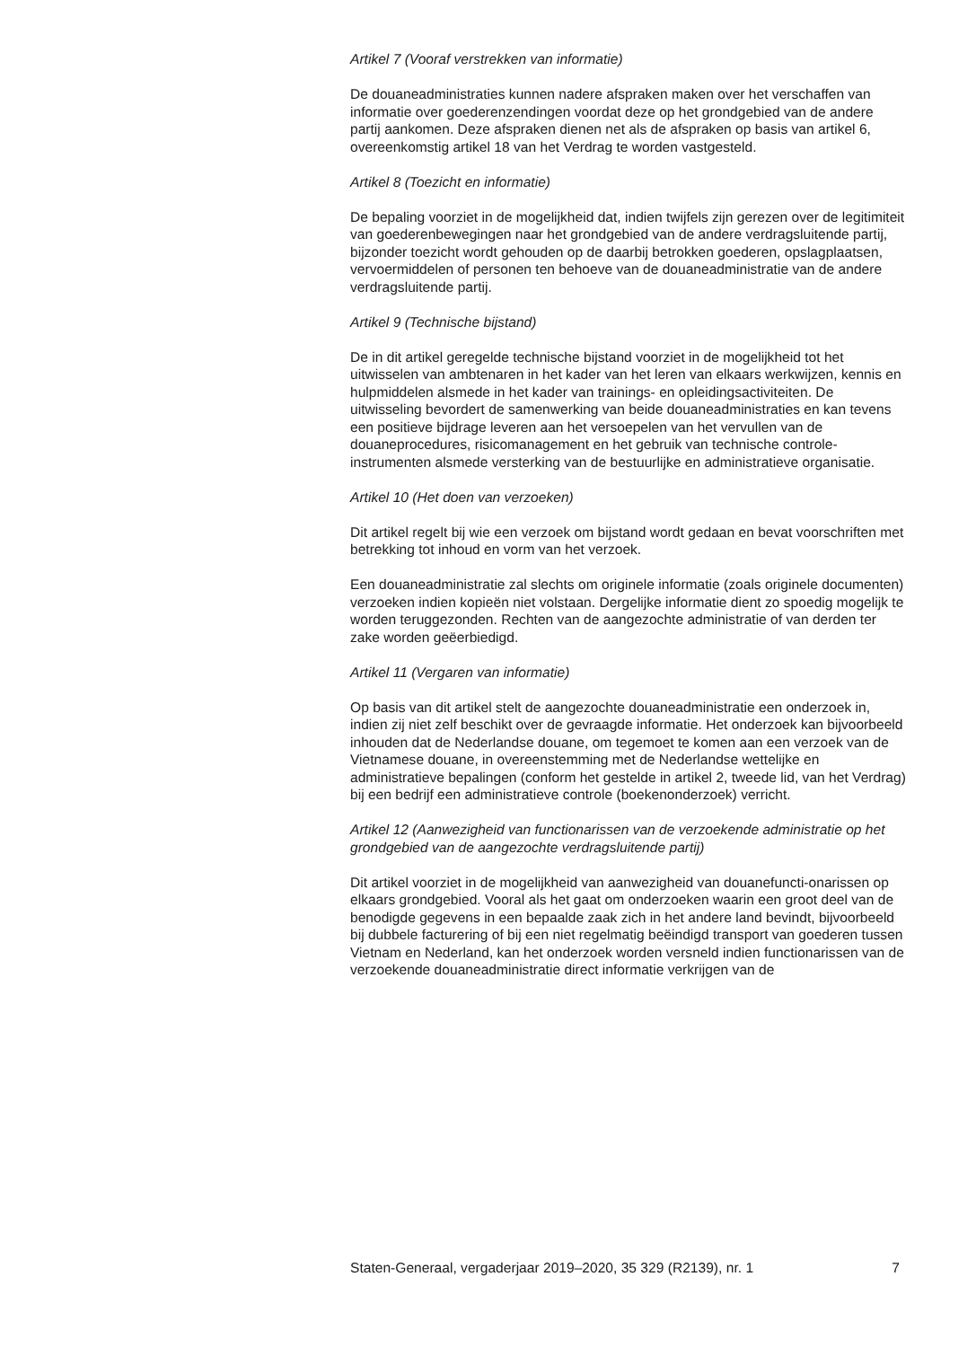Artikel 7 (Vooraf verstrekken van informatie)
De douaneadministraties kunnen nadere afspraken maken over het verschaffen van informatie over goederenzendingen voordat deze op het grondgebied van de andere partij aankomen. Deze afspraken dienen net als de afspraken op basis van artikel 6, overeenkomstig artikel 18 van het Verdrag te worden vastgesteld.
Artikel 8 (Toezicht en informatie)
De bepaling voorziet in de mogelijkheid dat, indien twijfels zijn gerezen over de legitimiteit van goederenbewegingen naar het grondgebied van de andere verdragsluitende partij, bijzonder toezicht wordt gehouden op de daarbij betrokken goederen, opslagplaatsen, vervoermiddelen of personen ten behoeve van de douaneadministratie van de andere verdragsluitende partij.
Artikel 9 (Technische bijstand)
De in dit artikel geregelde technische bijstand voorziet in de mogelijkheid tot het uitwisselen van ambtenaren in het kader van het leren van elkaars werkwijzen, kennis en hulpmiddelen alsmede in het kader van trainings- en opleidingsactiviteiten. De uitwisseling bevordert de samenwerking van beide douaneadministraties en kan tevens een positieve bijdrage leveren aan het versoepelen van het vervullen van de douaneprocedures, risicomanagement en het gebruik van technische controle-instrumenten alsmede versterking van de bestuurlijke en administratieve organisatie.
Artikel 10 (Het doen van verzoeken)
Dit artikel regelt bij wie een verzoek om bijstand wordt gedaan en bevat voorschriften met betrekking tot inhoud en vorm van het verzoek.
Een douaneadministratie zal slechts om originele informatie (zoals originele documenten) verzoeken indien kopieën niet volstaan. Dergelijke informatie dient zo spoedig mogelijk te worden teruggezonden. Rechten van de aangezochte administratie of van derden ter zake worden geëerbiedigd.
Artikel 11 (Vergaren van informatie)
Op basis van dit artikel stelt de aangezochte douaneadministratie een onderzoek in, indien zij niet zelf beschikt over de gevraagde informatie. Het onderzoek kan bijvoorbeeld inhouden dat de Nederlandse douane, om tegemoet te komen aan een verzoek van de Vietnamese douane, in overeenstemming met de Nederlandse wettelijke en administratieve bepalingen (conform het gestelde in artikel 2, tweede lid, van het Verdrag) bij een bedrijf een administratieve controle (boekenonderzoek) verricht.
Artikel 12 (Aanwezigheid van functionarissen van de verzoekende administratie op het grondgebied van de aangezochte verdragsluitende partij)
Dit artikel voorziet in de mogelijkheid van aanwezigheid van douanefuncti-onarissen op elkaars grondgebied. Vooral als het gaat om onderzoeken waarin een groot deel van de benodigde gegevens in een bepaalde zaak zich in het andere land bevindt, bijvoorbeeld bij dubbele facturering of bij een niet regelmatig beëindigd transport van goederen tussen Vietnam en Nederland, kan het onderzoek worden versneld indien functionarissen van de verzoekende douaneadministratie direct informatie verkrijgen van de
Staten-Generaal, vergaderjaar 2019–2020, 35 329 (R2139), nr. 1 7